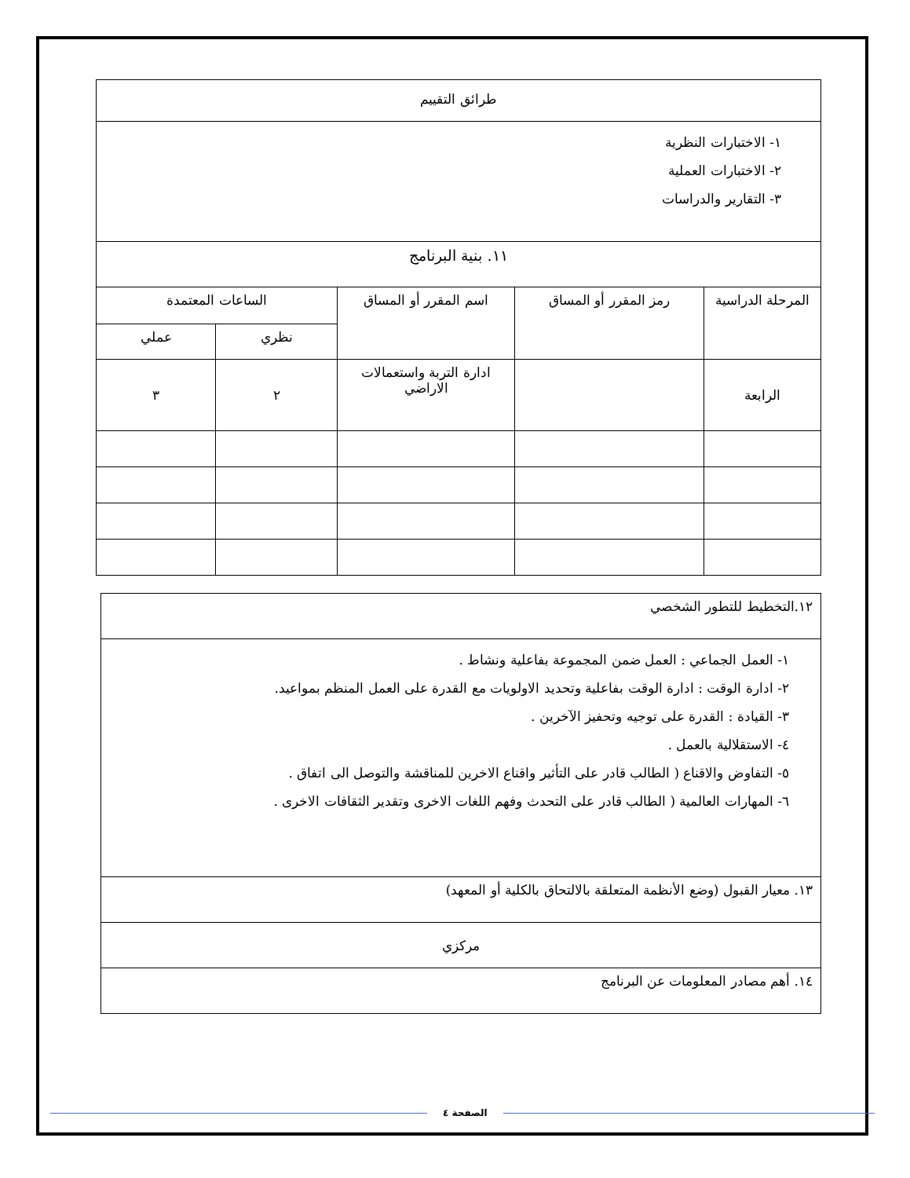| طرائق التقييم | | | | |
| --- | --- | --- | --- | --- |
| ١- الاختبارات النظرية ٢- الاختبارات العملية ٣- التقارير والدراسات | | | | |
| ١١. بنية البرنامج | | | | |
| المرحلة الدراسية | رمز المقرر أو المساق | اسم المقرر أو المساق | الساعات المعتمدة | |
| | | | نظري | عملي |
| الرابعة | | ادارة التربة واستعمالات الاراضي | ٢ | ٣ |
| ١٢.التخطيط للتطور الشخصي |
| ١- العمل الجماعي : العمل ضمن المجموعة بفاعلية ونشاط . ٢- ادارة الوقت : ادارة الوقت بفاعلية وتحديد الاولويات مع القدرة على العمل المنظم بمواعيد. ٣- القيادة : القدرة على توجيه وتحفيز الآخرين . ٤- الاستقلالية بالعمل . ٥- التفاوض والاقناع ( الطالب قادر على التأثير واقناع الاخرين للمناقشة والتوصل الى اتفاق . ٦- المهارات العالمية ( الطالب قادر على التحدث وفهم اللغات الاخرى وتقدير الثقافات الاخرى . |
| ١٣. معيار القبول (وضع الأنظمة المتعلقة بالالتحاق بالكلية أو المعهد) |
| مركزي |
| ١٤. أهم مصادر المعلومات عن البرنامج |
الصفحة ٤